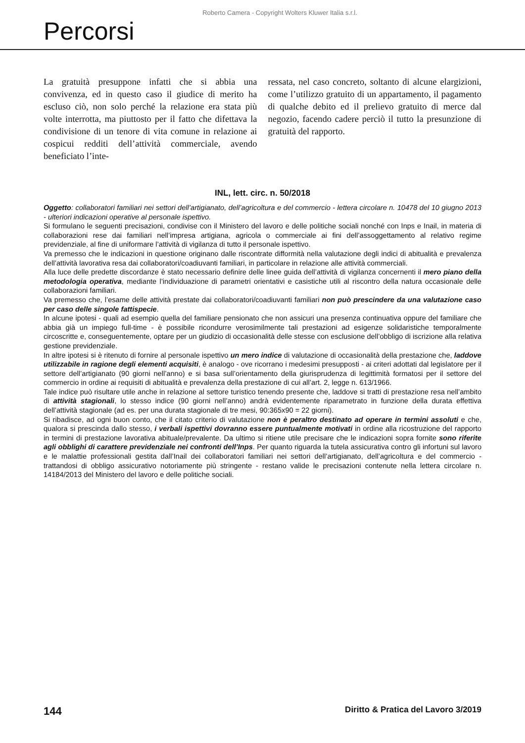Roberto Camera - Copyright Wolters Kluwer Italia s.r.l.
Percorsi
La gratuità presuppone infatti che si abbia una convivenza, ed in questo caso il giudice di merito ha escluso ciò, non solo perché la relazione era stata più volte interrotta, ma piuttosto per il fatto che difettava la condivisione di un tenore di vita comune in relazione ai cospicui redditi dell’attività commerciale, avendo beneficiato l’inte-
ressata, nel caso concreto, soltanto di alcune elargizioni, come l’utilizzo gratuito di un appartamento, il pagamento di qualche debito ed il prelievo gratuito di merce dal negozio, facendo cadere perciò il tutto la presunzione di gratuità del rapporto.
INL, lett. circ. n. 50/2018
Oggetto: collaboratori familiari nei settori dell’artigianato, dell’agricoltura e del commercio - lettera circolare n. 10478 del 10 giugno 2013 - ulteriori indicazioni operative al personale ispettivo.
Si formulano le seguenti precisazioni, condivise con il Ministero del lavoro e delle politiche sociali nonché con Inps e Inail, in materia di collaborazioni rese dai familiari nell’impresa artigiana, agricola o commerciale ai fini dell’assoggettamento al relativo regime previdenziale, al fine di uniformare l’attività di vigilanza di tutto il personale ispettivo.
Va premesso che le indicazioni in questione originano dalle riscontrate difformità nella valutazione degli indici di abitualità e prevalenza dell’attività lavorativa resa dai collaboratori/coadiuvanti familiari, in particolare in relazione alle attività commerciali.
Alla luce delle predette discordanze è stato necessario definire delle linee guida dell’attività di vigilanza concernenti il mero piano della metodologia operativa, mediante l’individuazione di parametri orientativi e casistiche utili al riscontro della natura occasionale delle collaborazioni familiari.
Va premesso che, l’esame delle attività prestate dai collaboratori/coadiuvanti familiari non può prescindere da una valutazione caso per caso delle singole fattispecie.
In alcune ipotesi - quali ad esempio quella del familiare pensionato che non assicuri una presenza continuativa oppure del familiare che abbia già un impiego full-time - è possibile ricondurre verosimilmente tali prestazioni ad esigenze solidaristiche temporalmente circoscritte e, conseguentemente, optare per un giudizio di occasionalità delle stesse con esclusione dell’obbligo di iscrizione alla relativa gestione previdenziale.
In altre ipotesi si è ritenuto di fornire al personale ispettivo un mero indice di valutazione di occasionalità della prestazione che, laddove utilizzabile in ragione degli elementi acquisiti, è analogo - ove ricorrano i medesimi presupposti - ai criteri adottati dal legislatore per il settore dell’artigianato (90 giorni nell’anno) e si basa sull’orientamento della giurisprudenza di legittimità formatosi per il settore del commercio in ordine ai requisiti di abitualità e prevalenza della prestazione di cui all’art. 2, legge n. 613/1966.
Tale indice può risultare utile anche in relazione al settore turistico tenendo presente che, laddove si tratti di prestazione resa nell’ambito di attività stagionali, lo stesso indice (90 giorni nell’anno) andrà evidentemente riparametrato in funzione della durata effettiva dell’attività stagionale (ad es. per una durata stagionale di tre mesi, 90:365x90 = 22 giorni).
Si ribadisce, ad ogni buon conto, che il citato criterio di valutazione non è peraltro destinato ad operare in termini assoluti e che, qualora si prescinda dallo stesso, i verbali ispettivi dovranno essere puntualmente motivati in ordine alla ricostruzione del rapporto in termini di prestazione lavorativa abituale/prevalente. Da ultimo si ritiene utile precisare che le indicazioni sopra fornite sono riferite agli obblighi di carattere previdenziale nei confronti dell’Inps. Per quanto riguarda la tutela assicurativa contro gli infortuni sul lavoro e le malattie professionali gestita dall’Inail dei collaboratori familiari nei settori dell’artigianato, dell’agricoltura e del commercio - trattandosi di obbligo assicurativo notoriamente più stringente - restano valide le precisazioni contenute nella lettera circolare n. 14184/2013 del Ministero del lavoro e delle politiche sociali.
144 Diritto & Pratica del Lavoro 3/2019